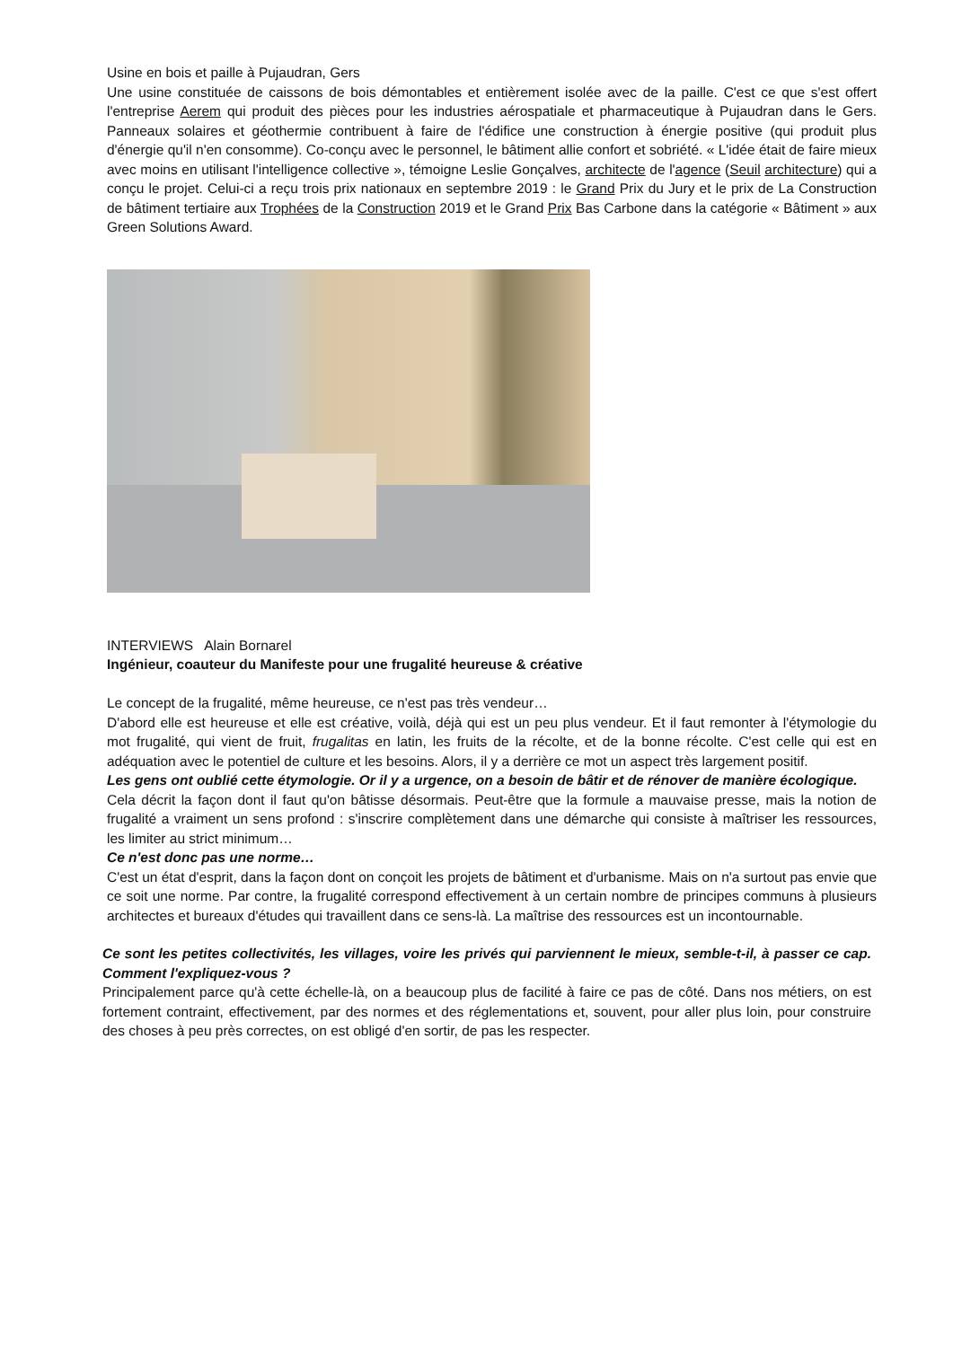Usine en bois et paille à Pujaudran, Gers
Une usine constituée de caissons de bois démontables et entièrement isolée avec de la paille. C'est ce que s'est offert l'entreprise Aerem qui produit des pièces pour les industries aérospatiale et pharmaceutique à Pujaudran dans le Gers. Panneaux solaires et géothermie contribuent à faire de l'édifice une construction à énergie positive (qui produit plus d'énergie qu'il n'en consomme). Co-conçu avec le personnel, le bâtiment allie confort et sobriété. « L'idée était de faire mieux avec moins en utilisant l'intelligence collective », témoigne Leslie Gonçalves, architecte de l'agence (Seuil architecture) qui a conçu le projet. Celui-ci a reçu trois prix nationaux en septembre 2019 : le Grand Prix du Jury et le prix de La Construction de bâtiment tertiaire aux Trophées de la Construction 2019 et le Grand Prix Bas Carbone dans la catégorie « Bâtiment » aux Green Solutions Award.
INTERVIEWS Alain Bornarel
Ingénieur, coauteur du Manifeste pour une frugalité heureuse & créative
Le concept de la frugalité, même heureuse, ce n'est pas très vendeur…
D'abord elle est heureuse et elle est créative, voilà, déjà qui est un peu plus vendeur. Et il faut remonter à l'étymologie du mot frugalité, qui vient de fruit, frugalitas en latin, les fruits de la récolte, et de la bonne récolte. C'est celle qui est en adéquation avec le potentiel de culture et les besoins. Alors, il y a derrière ce mot un aspect très largement positif.
Les gens ont oublié cette étymologie. Or il y a urgence, on a besoin de bâtir et de rénover de manière écologique.
Cela décrit la façon dont il faut qu'on bâtisse désormais. Peut-être que la formule a mauvaise presse, mais la notion de frugalité a vraiment un sens profond : s'inscrire complètement dans une démarche qui consiste à maîtriser les ressources, les limiter au strict minimum…
Ce n'est donc pas une norme…
C'est un état d'esprit, dans la façon dont on conçoit les projets de bâtiment et d'urbanisme. Mais on n'a surtout pas envie que ce soit une norme. Par contre, la frugalité correspond effectivement à un certain nombre de principes communs à plusieurs architectes et bureaux d'études qui travaillent dans ce sens-là. La maîtrise des ressources est un incontournable.
Ce sont les petites collectivités, les villages, voire les privés qui parviennent le mieux, semble-t-il, à passer ce cap. Comment l'expliquez-vous ?
Principalement parce qu'à cette échelle-là, on a beaucoup plus de facilité à faire ce pas de côté. Dans nos métiers, on est fortement contraint, effectivement, par des normes et des réglementations et, souvent, pour aller plus loin, pour construire des choses à peu près correctes, on est obligé d'en sortir, de pas les respecter.